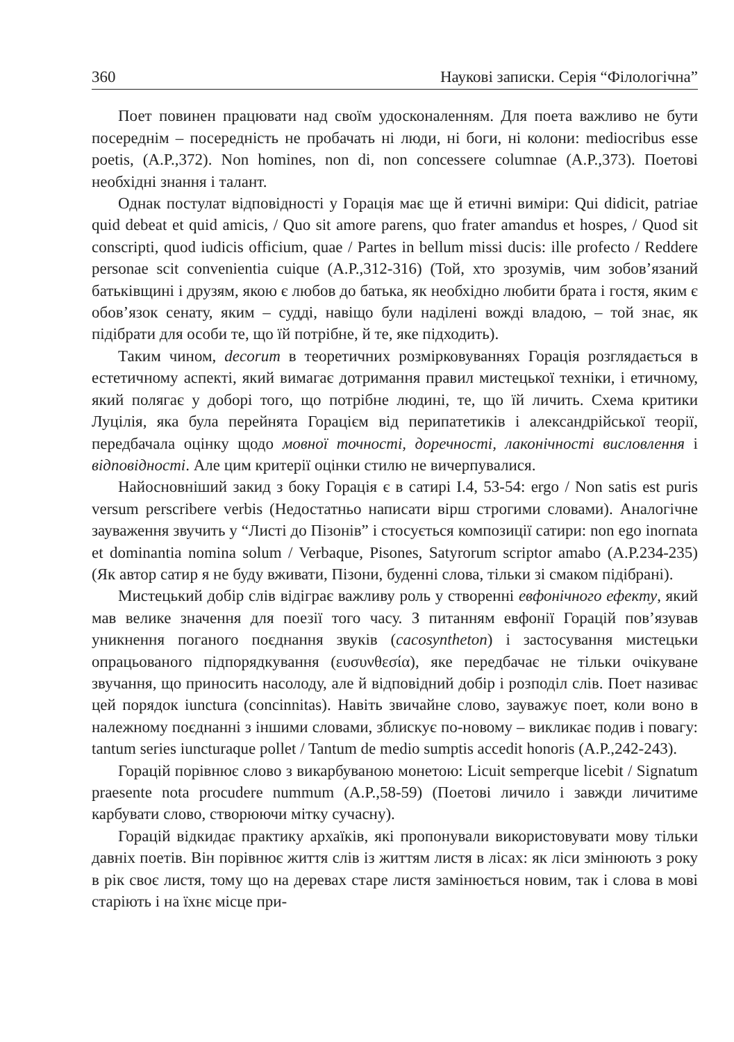360 Наукові записки. Серія “Філологічна”
Поет повинен працювати над своїм удосконаленням. Для поета важливо не бути посереднім – посередність не пробачать ні люди, ні боги, ні колони: mediocribus esse poetis, (A.P.,372). Non homines, non di, non concessere columnae (A.P.,373). Поетові необхідні знання і талант.
Однак постулат відповідності у Горація має ще й етичні виміри: Qui didicit, patriae quid debeat et quid amicis, / Quo sit amore parens, quo frater amandus et hospes, / Quod sit conscripti, quod iudicis officium, quae / Partes in bellum missi ducis: ille profecto / Reddere personae scit convenientia cuique (A.P.,312-316) (Той, хто зрозумів, чим зобов’язаний батьківщині і друзям, якою є любов до батька, як необхідно любити брата і гостя, яким є обов’язок сенату, яким – судді, навіщо були наділені вожді владою, – той знає, як підібрати для особи те, що їй потрібне, й те, яке підходить).
Таким чином, decorum в теоретичних розмірковуваннях Горація розглядається в естетичному аспекті, який вимагає дотримання правил мистецької техніки, і етичному, який полягає у доборі того, що потрібне людині, те, що їй личить. Схема критики Луцілія, яка була перейнята Горацієм від перипатетиків і александрійської теорії, передбачала оцінку щодо мовної точності, доречності, лаконічності висловлення і відповідності. Але цим критерії оцінки стилю не вичерпувалися.
Найосновніший закид з боку Горація є в сатирі I.4, 53-54: ergo / Non satis est puris versum perscribere verbis (Недостатньо написати вірш строгими словами). Аналогічне зауваження звучить у “Листі до Пізонів” і стосується композиції сатири: non ego inornata et dominantia nomina solum / Verbaque, Pisones, Satyrorum scriptor amabo (A.P.234-235) (Як автор сатир я не буду вживати, Пізони, буденні слова, тільки зі смаком підібрані).
Мистецький добір слів відіграє важливу роль у створенні евфонічного ефекту, який мав велике значення для поезії того часу. З питанням евфонії Горацій пов’язував уникнення поганого поєднання звуків (cacosyntheton) і застосування мистецьки опрацьованого підпорядкування (ευσυνθεσία), яке передбачає не тільки очікуване звучання, що приносить насолоду, але й відповідний добір і розподіл слів. Поет називає цей порядок iunctura (concinnitas). Навіть звичайне слово, зауважує поет, коли воно в належному поєднанні з іншими словами, зблискує по-новому – викликає подив і повагу: tantum series iuncturaque pollet / Tantum de medio sumptis accedit honoris (A.P.,242-243).
Горацій порівнює слово з викарбуваною монетою: Licuit semperque licebit / Signatum praesente nota procudere nummum (A.P.,58-59) (Поетові личило і завжди личитиме карбувати слово, створюючи мітку сучасну).
Горацій відкидає практику архаїків, які пропонували використовувати мову тільки давніх поетів. Він порівнює життя слів із життям листя в лісах: як ліси змінюють з року в рік своє листя, тому що на деревах старе листя замінюється новим, так і слова в мові старіють і на їхнє місце при-